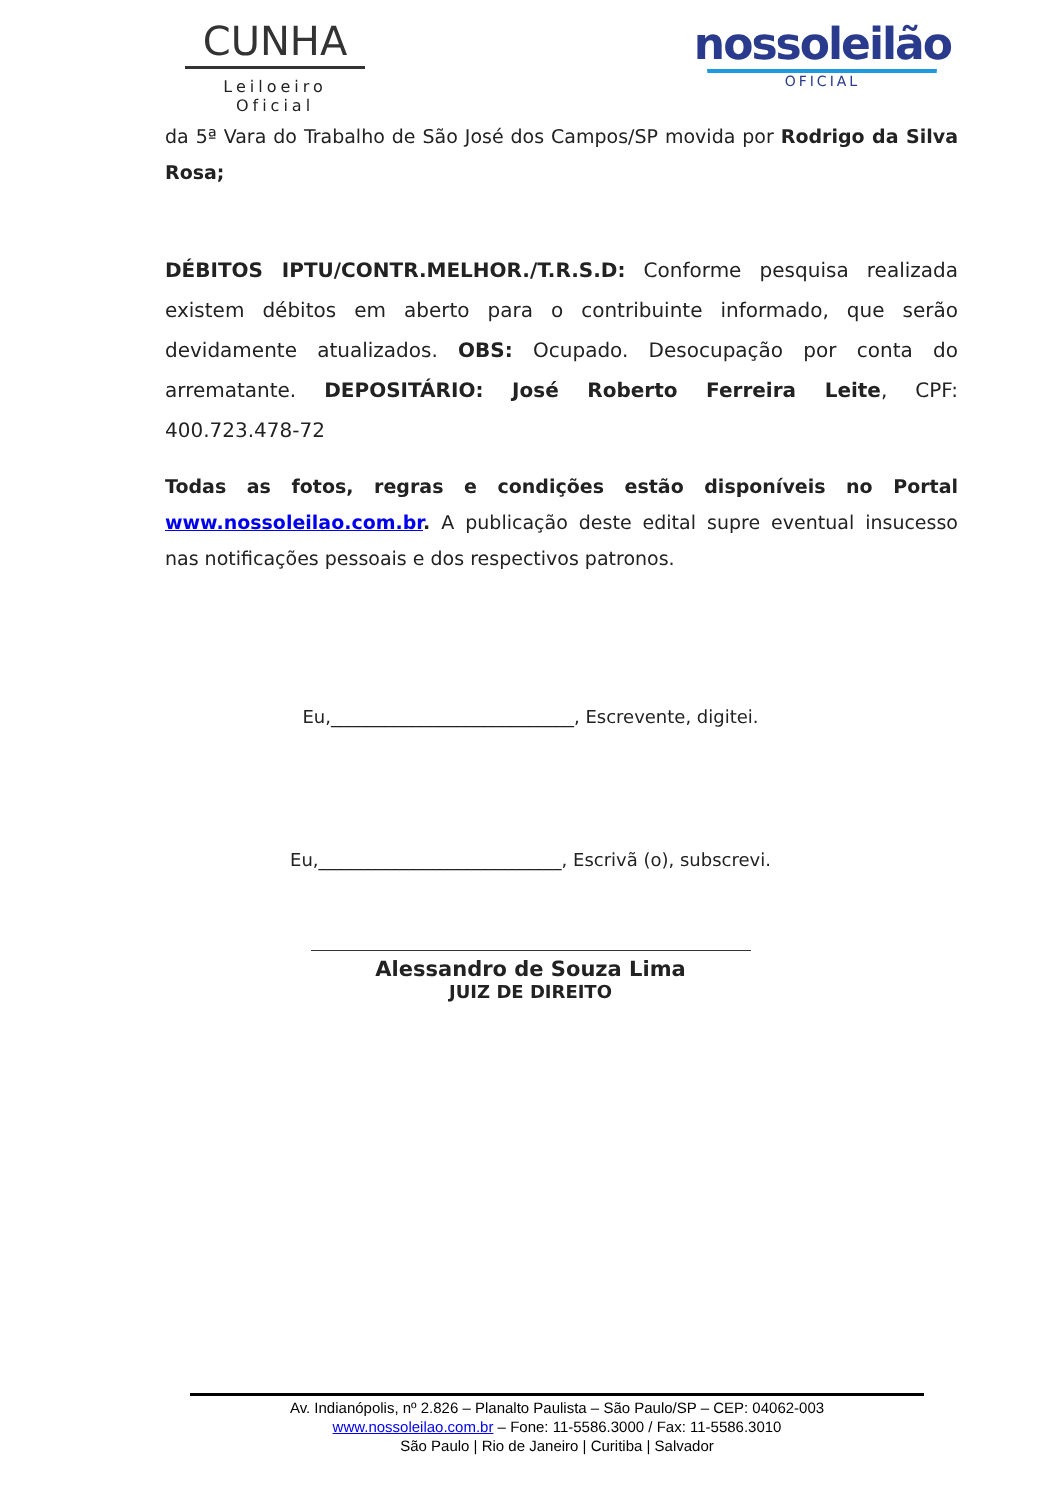CUNHA
Leiloeiro Oficial
nossoleilão
OFICIAL
da 5ª Vara do Trabalho de São José dos Campos/SP movida por Rodrigo da Silva Rosa;
DÉBITOS IPTU/CONTR.MELHOR./T.R.S.D: Conforme pesquisa realizada existem débitos em aberto para o contribuinte informado, que serão devidamente atualizados. OBS: Ocupado. Desocupação por conta do arrematante. DEPOSITÁRIO: José Roberto Ferreira Leite, CPF: 400.723.478-72
Todas as fotos, regras e condições estão disponíveis no Portal www.nossoleilao.com.br. A publicação deste edital supre eventual insucesso nas notificações pessoais e dos respectivos patronos.
Eu,___________________________, Escrevente, digitei.
Eu,___________________________, Escrivã (o), subscrevi.
Alessandro de Souza Lima
JUIZ DE DIREITO
Av. Indianópolis, nº 2.826 – Planalto Paulista – São Paulo/SP – CEP: 04062-003
www.nossoleilao.com.br – Fone: 11-5586.3000 / Fax: 11-5586.3010
São Paulo | Rio de Janeiro | Curitiba | Salvador